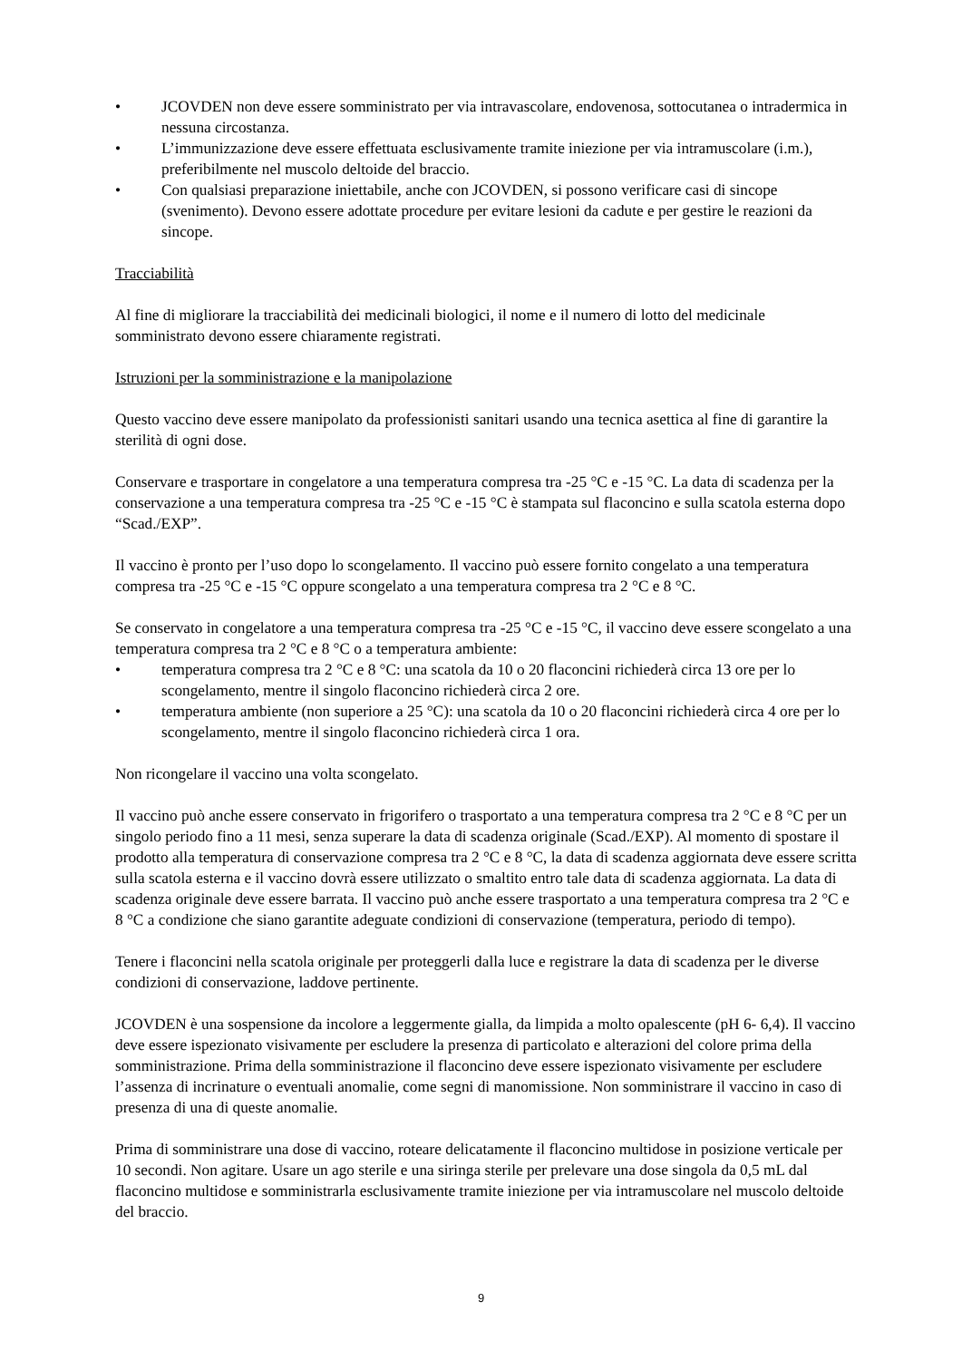• JCOVDEN non deve essere somministrato per via intravascolare, endovenosa, sottocutanea o intradermica in nessuna circostanza.
• L’immunizzazione deve essere effettuata esclusivamente tramite iniezione per via intramuscolare (i.m.), preferibilmente nel muscolo deltoide del braccio.
• Con qualsiasi preparazione iniettabile, anche con JCOVDEN, si possono verificare casi di sincope (svenimento). Devono essere adottate procedure per evitare lesioni da cadute e per gestire le reazioni da sincope.
Tracciabilità
Al fine di migliorare la tracciabilità dei medicinali biologici, il nome e il numero di lotto del medicinale somministrato devono essere chiaramente registrati.
Istruzioni per la somministrazione e la manipolazione
Questo vaccino deve essere manipolato da professionisti sanitari usando una tecnica asettica al fine di garantire la sterilità di ogni dose.
Conservare e trasportare in congelatore a una temperatura compresa tra -25 °C e -15 °C. La data di scadenza per la conservazione a una temperatura compresa tra -25 °C e -15 °C è stampata sul flaconcino e sulla scatola esterna dopo “Scad./EXP”.
Il vaccino è pronto per l’uso dopo lo scongelamento. Il vaccino può essere fornito congelato a una temperatura compresa tra -25 °C e -15 °C oppure scongelato a una temperatura compresa tra 2 °C e 8 °C.
Se conservato in congelatore a una temperatura compresa tra -25 °C e -15 °C, il vaccino deve essere scongelato a una temperatura compresa tra 2 °C e 8 °C o a temperatura ambiente:
• temperatura compresa tra 2 °C e 8 °C: una scatola da 10 o 20 flaconcini richiederà circa 13 ore per lo scongelamento, mentre il singolo flaconcino richiederà circa 2 ore.
• temperatura ambiente (non superiore a 25 °C): una scatola da 10 o 20 flaconcini richiederà circa 4 ore per lo scongelamento, mentre il singolo flaconcino richiederà circa 1 ora.
Non ricongelare il vaccino una volta scongelato.
Il vaccino può anche essere conservato in frigorifero o trasportato a una temperatura compresa tra 2 °C e 8 °C per un singolo periodo fino a 11 mesi, senza superare la data di scadenza originale (Scad./EXP). Al momento di spostare il prodotto alla temperatura di conservazione compresa tra 2 °C e 8 °C, la data di scadenza aggiornata deve essere scritta sulla scatola esterna e il vaccino dovrà essere utilizzato o smaltito entro tale data di scadenza aggiornata. La data di scadenza originale deve essere barrata. Il vaccino può anche essere trasportato a una temperatura compresa tra 2 °C e 8 °C a condizione che siano garantite adeguate condizioni di conservazione (temperatura, periodo di tempo).
Tenere i flaconcini nella scatola originale per proteggerli dalla luce e registrare la data di scadenza per le diverse condizioni di conservazione, laddove pertinente.
JCOVDEN è una sospensione da incolore a leggermente gialla, da limpida a molto opalescente (pH 6- 6,4). Il vaccino deve essere ispezionato visivamente per escludere la presenza di particolato e alterazioni del colore prima della somministrazione. Prima della somministrazione il flaconcino deve essere ispezionato visivamente per escludere l’assenza di incrinature o eventuali anomalie, come segni di manomissione. Non somministrare il vaccino in caso di presenza di una di queste anomalie.
Prima di somministrare una dose di vaccino, roteare delicatamente il flaconcino multidose in posizione verticale per 10 secondi. Non agitare. Usare un ago sterile e una siringa sterile per prelevare una dose singola da 0,5 mL dal flaconcino multidose e somministrarla esclusivamente tramite iniezione per via intramuscolare nel muscolo deltoide del braccio.
9